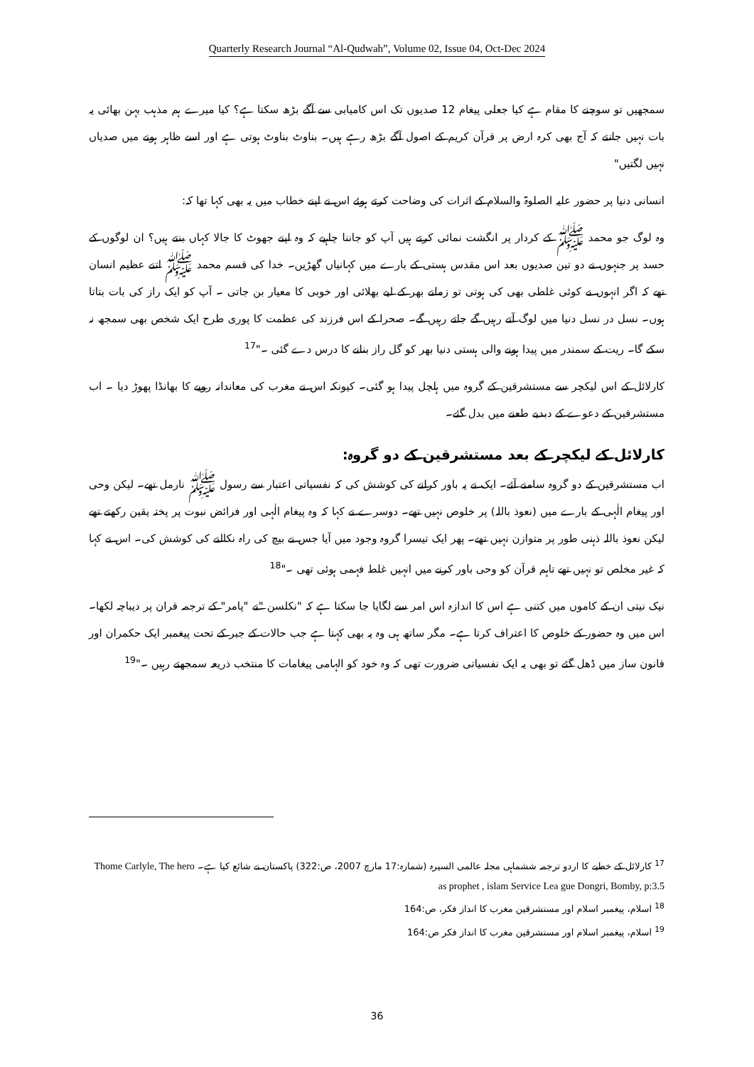Quarterly Research Journal “Al-Qudwah”, Volume 02, Issue 04, Oct-Dec 2024
سمجھیں تو سوچنے کا مقام ہے کیا جعلی پیغام 12 صدیوں تک اس کامیابی سے آگے بڑھ سکتا ہے؟ کیا میرے ہم مذہب بہن بھائی یہ بات نہیں جانتے کہ آج بھی کرہ ارض پر قرآن کریم کے اصول آگے بڑھ رہے ہیں۔ بناوٹ بناوٹ ہوتی ہے اور اسے ظاہر ہونے میں صدیاں نہیں لگتیں"
انسانی دنیا پر حضور علیہ الصلوۃ والسلام کے اثرات کی وضاحت کرتے ہوئے اس نے اپنے خطاب میں یہ بھی کہا تھا کہ:
وہ لوگ جو محمد ﷺ کے کردار پر انگشت نمائی کرتے ہیں آپ کو جاننا چاہیے کہ وہ اپنے جھوٹ کا جالا کہاں بنتے ہیں؟ ان لوگوں کے حسد پر جنہوں نے دو تین صدیوں بعد اس مقدس ہستی کے بارے میں کہانیاں گھڑیں۔ خدا کی قسم محمد ﷺ اتنے عظیم انسان تھے کہ اگر انہوں نے کوئی غلطی بھی کی ہوتی تو زمانے بھر کے لیے بھلائی اور خوبی کا معیار بن جاتی ۔ آپ کو ایک راز کی بات بتاتا ہوں۔ نسل در نسل دنیا میں لوگ آتے رہیں گے جاتے رہیں گے۔ صحرا کے اس فرزند کی عظمت کا پوری طرح ایک شخص بھی سمجھ نہ سکے گا۔ ریت کے سمندر میں پیدا ہونے والی ہستی دنیا بھر کو گل راز بنانے کا درس دے گئی ۔"<sup>17</sup>
کارلائل کے اس لیکچر سے مستشرقین کے گروہ میں ہلچل پیدا ہو گئی۔ کیونکہ اس نے مغرب کی معاندانہ رویے کا بھانڈا پھوڑ دیا ۔ اب مستشرقین کے دعوے کے دبدبے طعنے میں بدل گئے۔
کارلائل کے لیکچر کے بعد مستشرقین کے دو گروہ:
اب مستشرقین کے دو گروہ سامنے آئے۔ ایک نے یہ باور کرانے کی کوشش کی کہ نفسیاتی اعتبار سے رسول ﷺ نارمل تھے۔ لیکن وحی اور پیغام الٰہی کے بارے میں (نعوذ باللہ) پر خلوص نہیں تھے۔ دوسرے نے کہا کہ وہ پیغام الٰہی اور فرائض نبوت پر پختہ یقین رکھتے تھے لیکن نعوذ باللہ ذہنی طور پر متوازن نہیں تھے۔ پھر ایک تیسرا گروہ وجود میں آیا جس نے بیچ کی راہ نکالنے کی کوشش کی۔ اس نے کہا کہ غیر مخلص تو نہیں تھے تاہم قرآن کو وحی باور کرنے میں انہیں غلط فہمی ہوئی تھی ۔"<sup>18</sup>
نیک نیتی ان کے کاموں میں کتنی ہے اس کا اندازہ اس امر سے لگایا جا سکتا ہے کہ "نکلسن "نے "پامر" کے ترجمہ قران پر دیباچہ لکھا۔ اس میں وہ حضور کے خلوص کا اعتراف کرتا ہے۔ مگر ساتھ ہی وہ یہ بھی کہتا ہے جب حالات کے جبر کے تحت پیغمبر ایک حکمران اور قانون ساز میں ڈھل گئے تو بھی یہ ایک نفسیاتی ضرورت تھی کہ وہ خود کو الہامی پیغامات کا منتخب ذریعہ سمجھتے رہیں ۔"<sup>19</sup>
<sup>17</sup> کارلائل کے خطبے کا اردو ترجمہ ششماہی مجلہ عالمی السیرہ (شمارہ:17 مارچ 2007، ص:322) پاکستان نے شائع کیا ہے۔ Thome Carlyle, The hero as prophet , islam Service Lea gue Dongri, Bomby, p:3.5
<sup>18</sup> اسلام، پیغمبر اسلام اور مستشرقین مغرب کا انداز فکر، ص:164
<sup>19</sup> اسلام، پیغمبر اسلام اور مستشرقین مغرب کا انداز فکر ص:164
36